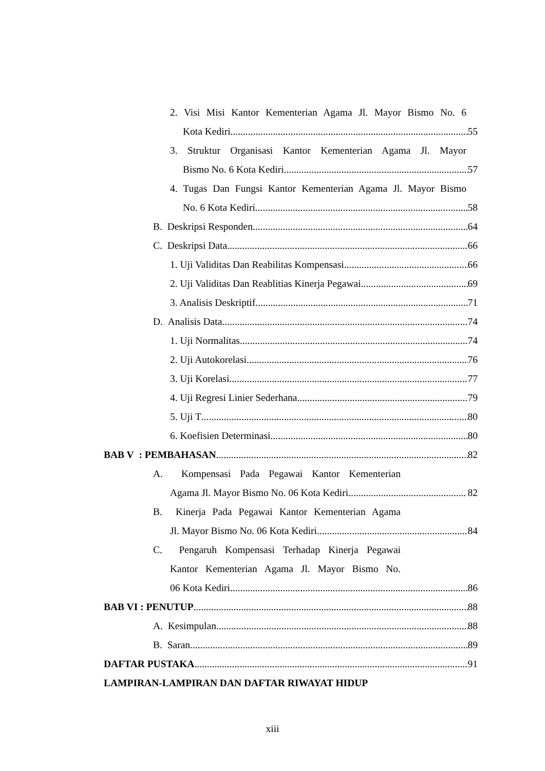2. Visi Misi Kantor Kementerian Agama Jl. Mayor Bismo No. 6
Kota Kediri 55
3. Struktur Organisasi Kantor Kementerian Agama Jl. Mayor
Bismo No. 6 Kota Kediri 57
4. Tugas Dan Fungsi Kantor Kementerian Agama Jl. Mayor Bismo
No. 6 Kota Kediri 58
B. Deskripsi Responden 64
C. Deskripsi Data 66
1. Uji Validitas Dan Reabilitas Kompensasi 66
2. Uji Validitas Dan Reablitias Kinerja Pegawai 69
3. Analisis Deskriptif 71
D. Analisis Data 74
1. Uji Normalitas 74
2. Uji Autokorelasi 76
3. Uji Korelasi 77
4. Uji Regresi Linier Sederhana 79
5. Uji T 80
6. Koefisien Determinasi 80
BAB V : PEMBAHASAN 82
A. Kompensasi Pada Pegawai Kantor Kementerian
Agama Jl. Mayor Bismo No. 06 Kota Kediri 82
B. Kinerja Pada Pegawai Kantor Kementerian Agama
Jl. Mayor Bismo No. 06 Kota Kediri 84
C. Pengaruh Kompensasi Terhadap Kinerja Pegawai
Kantor Kementerian Agama Jl. Mayor Bismo No.
06 Kota Kediri 86
BAB VI : PENUTUP 88
A. Kesimpulan 88
B. Saran 89
DAFTAR PUSTAKA 91
LAMPIRAN-LAMPIRAN DAN DAFTAR RIWAYAT HIDUP
xiii